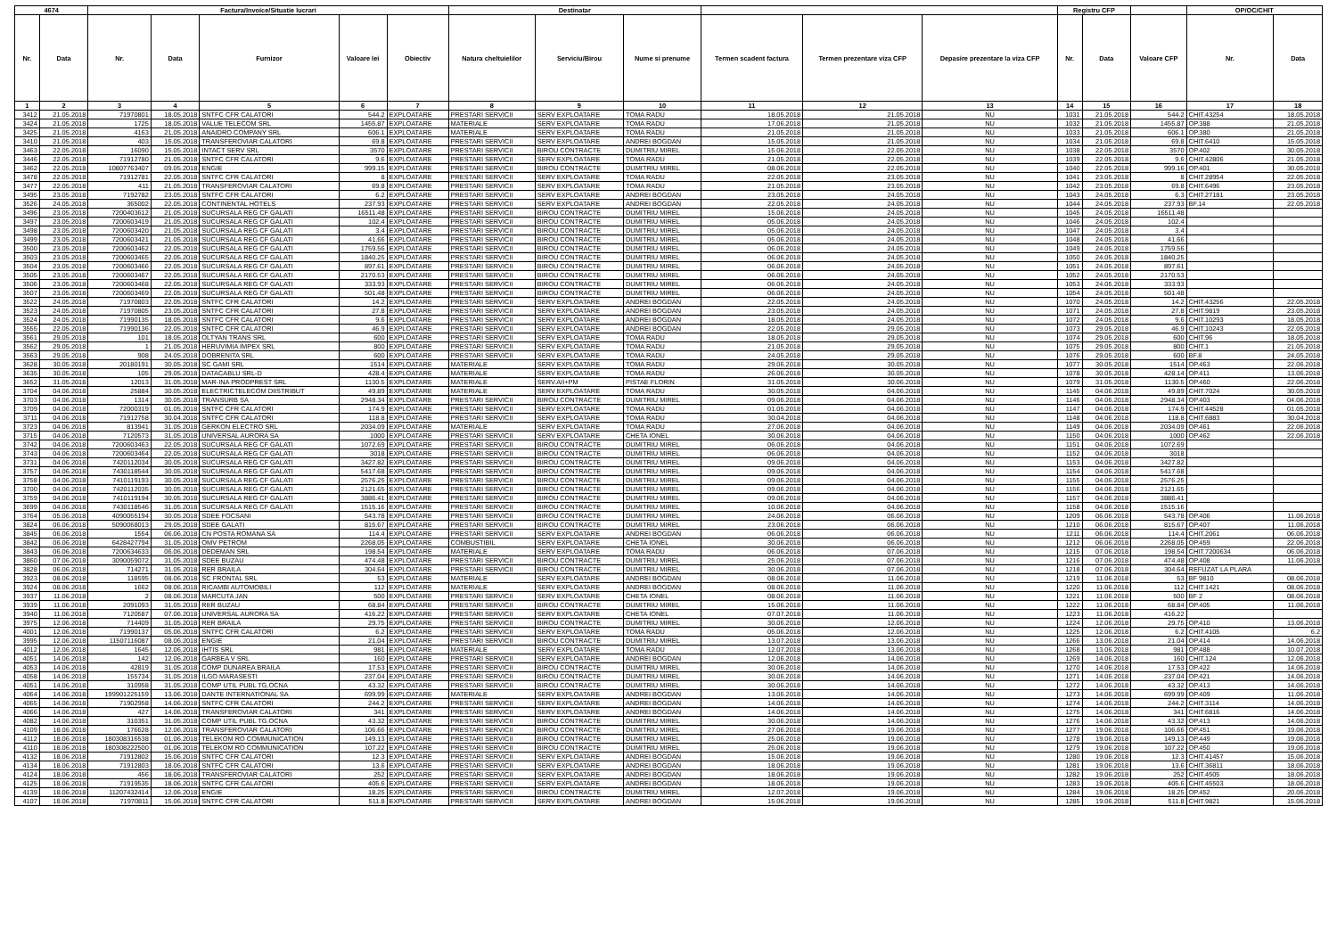| 4674 | | Factura/Invoice/Situatie lucrari | | | | | Destinatar | | | | | | Registru CFP | | | OP/OC/CHIT | |
| --- | --- | --- | --- | --- | --- | --- | --- | --- | --- | --- | --- | --- | --- | --- | --- | --- | --- |
| Nr. | Data | Nr. | Data | Furnizor | Valoare lei | Obiectiv | Natura cheltuielilor | Serviciu/Birou | Nume si prenume | Termen scadent factura | Termen prezentare viza CFP | Depasire prezentare la viza CFP | Nr. | Data | Valoare CFP | Nr. | Data |
| 1 | 2 | 3 | 4 | 5 | 6 | 7 | 8 | 9 | 10 | 11 | 12 | 13 | 14 | 15 | 16 | 17 | 18 |
| 3412 | 21.05.2018 | 71970801 | 18.05.2018 | SNTFC CFR CALATORI | 544.2 | EXPLOATARE | PRESTARI SERVICII | SERV EXPLOATARE | TOMA RADU | 18.05.2018 | 21.05.2018 | NU | 1031 | 21.05.2018 | 544.2 | CHIT.43254 | 18.05.2018 |
| 3424 | 21.05.2018 | 1725 | 18.05.2018 | VALUE TELECOM SRL | 1455.87 | EXPLOATARE | MATERIALE | SERV EXPLOATARE | TOMA RADU | 17.06.2018 | 21.05.2018 | NU | 1032 | 21.05.2018 | 1455.87 | OP.388 | 21.05.2018 |
| 3425 | 21.05.2018 | 4163 | 21.05.2018 | ANAIDRO COMPANY SRL | 606.1 | EXPLOATARE | MATERIALE | SERV EXPLOATARE | TOMA RADU | 21.05.2018 | 21.05.2018 | NU | 1033 | 21.05.2018 | 606.1 | OP.380 | 21.05.2018 |
| 3410 | 21.05.2018 | 403 | 15.05.2018 | TRANSFEROVIAR CALATORI | 69.8 | EXPLOATARE | PRESTARI SERVICII | SERV EXPLOATARE | ANDREI BOGDAN | 15.05.2018 | 21.05.2018 | NU | 1034 | 21.05.2018 | 69.8 | CHIT.6410 | 15.05.2018 |
| 3463 | 22.05.2018 | 16090 | 15.05.2018 | INTACT SERV SRL | 3570 | EXPLOATARE | PRESTARI SERVICII | BIROU CONTRACTE | DUMITRIU MIREL | 15.06.2018 | 22.05.2018 | NU | 1038 | 22.05.2018 | 3570 | OP.402 | 30.05.2018 |
| 3446 | 22.05.2018 | 71912780 | 21.05.2018 | SNTFC CFR CALATORI | 9.6 | EXPLOATARE | PRESTARI SERVICII | SERV EXPLOATARE | TOMA RADU | 21.05.2018 | 22.05.2018 | NU | 1039 | 22.05.2018 | 9.6 | CHIT.42806 | 21.05.2018 |
| 3462 | 22.05.2018 | 10807763407 | 09.05.2018 | ENGIE | 999.15 | EXPLOATARE | PRESTARI SERVICII | BIROU CONTRACTE | DUMITRIU MIREL | 08.06.2018 | 22.05.2018 | NU | 1040 | 22.05.2018 | 999.16 | OP.401 | 30.05.2018 |
| 3478 | 22.05.2018 | 71912781 | 22.05.2018 | SNTFC CFR CALATORI | 8 | EXPLOATARE | PRESTARI SERVICII | SERV EXPLOATARE | TOMA RADU | 22.05.2018 | 23.05.2018 | NU | 1041 | 23.05.2018 | 8 | CHIT.28954 | 22.05.2018 |
| 3477 | 22.05.2018 | 411 | 21.05.2018 | TRANSFEROVIAR CALATORI | 69.8 | EXPLOATARE | PRESTARI SERVICII | SERV EXPLOATARE | TOMA RADU | 21.05.2018 | 23.05.2018 | NU | 1042 | 23.05.2018 | 69.8 | CHIT.6496 | 23.05.2018 |
| 3495 | 23.05.2018 | 7192782 | 23.05.2018 | SNTFC CFR CALATORI | 6.2 | EXPLOATARE | PRESTARI SERVICII | SERV EXPLOATARE | ANDREI BOGDAN | 23.05.2018 | 24.05.2018 | NU | 1043 | 24.05.2018 | 6.3 | CHIT.27181 | 23.05.2018 |
| 3526 | 24.05.2018 | 365002 | 22.05.2018 | CONTINENTAL HOTELS | 237.93 | EXPLOATARE | PRESTARI SERVICII | SERV EXPLOATARE | ANDREI BOGDAN | 22.05.2018 | 24.05.2018 | NU | 1044 | 24.05.2018 | 237.93 | BF.14 | 22.05.2018 |
| 3496 | 23.05.2018 | 7200403612 | 21.05.2018 | SUCURSALA REG CF GALATI | 16511.48 | EXPLOATARE | PRESTARI SERVICII | BIROU CONTRACTE | DUMITRIU MIREL | 15.06.2018 | 24.05.2018 | NU | 1045 | 24.05.2018 | 16511.48 | | |
| 3497 | 23.05.2018 | 7200603419 | 21.05.2018 | SUCURSALA REG CF GALATI | 102.4 | EXPLOATARE | PRESTARI SERVICII | BIROU CONTRACTE | DUMITRIU MIREL | 05.06.2018 | 24.05.2018 | NU | 1046 | 24.05.2018 | 102.4 | | |
| 3498 | 23.05.2018 | 7200603420 | 21.05.2018 | SUCURSALA REG CF GALATI | 3.4 | EXPLOATARE | PRESTARI SERVICII | BIROU CONTRACTE | DUMITRIU MIREL | 05.06.2018 | 24.05.2018 | NU | 1047 | 24.05.2018 | 3.4 | | |
| 3499 | 23.05.2018 | 7200603421 | 21.05.2018 | SUCURSALA REG CF GALATI | 41.66 | EXPLOATARE | PRESTARI SERVICII | BIROU CONTRACTE | DUMITRIU MIREL | 05.06.2018 | 24.05.2018 | NU | 1048 | 24.05.2018 | 41.66 | | |
| 3500 | 23.05.2018 | 7200603462 | 22.05.2018 | SUCURSALA REG CF GALATI | 1759.56 | EXPLOATARE | PRESTARI SERVICII | BIROU CONTRACTE | DUMITRIU MIREL | 06.06.2018 | 24.05.2018 | NU | 1049 | 24.05.2018 | 1759.56 | | |
| 3503 | 23.05.2018 | 7200603465 | 22.05.2018 | SUCURSALA REG CF GALATI | 1840.25 | EXPLOATARE | PRESTARI SERVICII | BIROU CONTRACTE | DUMITRIU MIREL | 06.06.2018 | 24.05.2018 | NU | 1050 | 24.05.2018 | 1840.25 | | |
| 3504 | 23.05.2018 | 7200603466 | 22.05.2018 | SUCURSALA REG CF GALATI | 897.61 | EXPLOATARE | PRESTARI SERVICII | BIROU CONTRACTE | DUMITRIU MIREL | 06.06.2018 | 24.05.2018 | NU | 1051 | 24.05.2018 | 897.61 | | |
| 3505 | 23.05.2018 | 7200603467 | 22.05.2018 | SUCURSALA REG CF GALATI | 2170.53 | EXPLOATARE | PRESTARI SERVICII | BIROU CONTRACTE | DUMITRIU MIREL | 06.06.2018 | 24.05.2018 | NU | 1052 | 24.05.2018 | 2170.53 | | |
| 3506 | 23.05.2018 | 7200603468 | 22.05.2018 | SUCURSALA REG CF GALATI | 333.93 | EXPLOATARE | PRESTARI SERVICII | BIROU CONTRACTE | DUMITRIU MIREL | 06.06.2018 | 24.05.2018 | NU | 1053 | 24.05.2018 | 333.93 | | |
| 3507 | 23.05.2018 | 7200603469 | 22.05.2018 | SUCURSALA REG CF GALATI | 501.48 | EXPLOATARE | PRESTARI SERVICII | BIROU CONTRACTE | DUMITRIU MIREL | 06.06.2018 | 24.05.2018 | NU | 1054 | 24.05.2018 | 501.48 | | |
| 3522 | 24.05.2018 | 71970803 | 22.05.2018 | SNTFC CFR CALATORI | 14.2 | EXPLOATARE | PRESTARI SERVICII | SERV EXPLOATARE | ANDREI BOGDAN | 22.05.2018 | 24.05.2018 | NU | 1070 | 24.05.2018 | 14.2 | CHIT.43256 | 22.05.2018 |
| 3523 | 24.05.2018 | 71970805 | 23.05.2018 | SNTFC CFR CALATORI | 27.8 | EXPLOATARE | PRESTARI SERVICII | SERV EXPLOATARE | ANDREI BOGDAN | 23.05.2018 | 24.05.2018 | NU | 1071 | 24.05.2018 | 27.8 | CHIT.9819 | 23.05.2018 |
| 3524 | 24.05.2018 | 71990135 | 18.05.2018 | SNTFC CFR CALATORI | 9.6 | EXPLOATARE | PRESTARI SERVICII | SERV EXPLOATARE | ANDREI BOGDAN | 18.05.2018 | 24.05.2018 | NU | 1072 | 24.05.2018 | 9.6 | CHIT.10293 | 18.05.2018 |
| 3555 | 22.05.2018 | 71990136 | 22.05.2018 | SNTFC CFR CALATORI | 46.9 | EXPLOATARE | PRESTARI SERVICII | SERV EXPLOATARE | ANDREI BOGDAN | 22.05.2018 | 29.05.2018 | NU | 1073 | 29.05.2018 | 46.9 | CHIT.10243 | 22.05.2018 |
| 3561 | 29.05.2018 | 101 | 18.05.2018 | OLTYAN TRANS SRL | 600 | EXPLOATARE | PRESTARI SERVICII | SERV EXPLOATARE | TOMA RADU | 18.05.2018 | 29.05.2018 | NU | 1074 | 29.05.2018 | 600 | CHIT.96 | 18.05.2018 |
| 3562 | 29.05.2018 | 1 | 21.05.2018 | HERUVIMIA IMPEX SRL | 800 | EXPLOATARE | PRESTARI SERVICII | SERV EXPLOATARE | TOMA RADU | 21.05.2018 | 29.05.2018 | NU | 1075 | 29.05.2018 | 800 | CHIT.1 | 21.05.2018 |
| 3563 | 29.05.2018 | 908 | 24.05.2018 | DOBRENITA SRL | 600 | EXPLOATARE | PRESTARI SERVICII | SERV EXPLOATARE | TOMA RADU | 24.05.2018 | 29.05.2018 | NU | 1076 | 29.05.2018 | 600 | BF.8 | 24.05.2018 |
| 3628 | 30.05.2018 | 20180191 | 30.05.2018 | SC GAMI SRL | 1514 | EXPLOATARE | MATERIALE | SERV EXPLOATARE | TOMA RADU | 29.06.2018 | 30.05.2018 | NU | 1077 | 30.05.2018 | 1514 | OP.463 | 22.06.2018 |
| 3635 | 30.05.2018 | 105 | 29.05.2018 | DATACABLU SRL-D | 428.4 | EXPLOATARE | MATERIALE | SERV EXPLOATARE | TOMA RADU | 26.06.2018 | 30.05.2018 | NU | 1078 | 30.05.2018 | 428.14 | OP.411 | 13.06.2018 |
| 3652 | 31.05.2018 | 12013 | 31.05.2018 | MAR-INA PRODPREST SRL | 1130.5 | EXPLOATARE | MATERIALE | SERV.AII+PM | PISTAE FLORIN | 31.05.2018 | 30.06.2018 | NU | 1079 | 31.05.2018 | 1130.5 | OP.460 | 22.06.2018 |
| 3704 | 04.06.2018 | 25884 | 30.05.2018 | ELECTRICTELECOM DIISTRIBUT | 49.89 | EXPLOATARE | MATERIALE | SERV EXPLOATARE | TOMA RADU | 30.05.2018 | 04.06.2018 | NU | 1145 | 04.06.2018 | 49.89 | CHIT.7024 | 30.05.2018 |
| 3703 | 04.06.2018 | 1314 | 30.05.2018 | TRANSURB SA | 2948.34 | EXPLOATARE | PRESTARI SERVICII | BIROU CONTRACTE | DUMITRIU MIREL | 09.06.2018 | 04.06.2018 | NU | 1146 | 04.06.2018 | 2948.34 | OP.403 | 04.06.2018 |
| 3709 | 04.06.2018 | 72000319 | 01.05.2018 | SNTFC CFR CALATORI | 174.9 | EXPLOATARE | PRESTARI SERVICII | SERV EXPLOATARE | TOMA RADU | 01.05.2018 | 04.06.2018 | NU | 1147 | 04.06.2018 | 174.9 | CHIT.44528 | 01.05.2018 |
| 3711 | 04.06.2018 | 71912758 | 30.04.2018 | SNTFC CFR CALATORI | 118.8 | EXPLOATARE | PRESTARI SERVICII | SERV EXPLOATARE | TOMA RADU | 30.04.2018 | 04.06.2018 | NU | 1148 | 04.06.2018 | 118.8 | CHIT.6883 | 30.04.2018 |
| 3723 | 04.06.2018 | 813941 | 31.05.2018 | GERKON ELECTRO SRL | 2034.09 | EXPLOATARE | MATERIALE | SERV EXPLOATARE | TOMA RADU | 27.06.2018 | 04.06.2018 | NU | 1149 | 04.06.2018 | 2034.09 | OP.461 | 22.06.2018 |
| 3715 | 04.06.2018 | 7120573 | 31.05.2018 | UNIVERSAL AURORA SA | 1000 | EXPLOATARE | PRESTARI SERVICII | SERV EXPLOATARE | CHETA IONEL | 30.06.2018 | 04.06.2018 | NU | 1150 | 04.06.2018 | 1000 | OP.462 | 22.06.2018 |
| 3742 | 04.06.2018 | 7200603463 | 22.05.2018 | SUCURSALA REG CF GALATI | 1072.69 | EXPLOATARE | PRESTARI SERVICII | BIROU CONTRACTE | DUMITRIU MIREL | 06.06.2018 | 04.06.2018 | NU | 1151 | 04.06.2018 | 1072.69 | | |
| 3743 | 04.06.2018 | 7200603464 | 22.05.2018 | SUCURSALA REG CF GALATI | 3018 | EXPLOATARE | PRESTARI SERVICII | BIROU CONTRACTE | DUMITRIU MIREL | 06.06.2018 | 04.06.2018 | NU | 1152 | 04.06.2018 | 3018 | | |
| 3731 | 04.06.2018 | 7420112034 | 30.05.2018 | SUCURSALA REG CF GALATI | 3427.82 | EXPLOATARE | PRESTARI SERVICII | BIROU CONTRACTE | DUMITRIU MIREL | 09.06.2018 | 04.06.2018 | NU | 1153 | 04.06.2018 | 3427.82 | | |
| 3757 | 04.06.2018 | 7430118544 | 30.05.2018 | SUCURSALA REG CF GALATI | 5417.68 | EXPLOATARE | PRESTARI SERVICII | BIROU CONTRACTE | DUMITRIU MIREL | 09.06.2018 | 04.06.2018 | NU | 1154 | 04.06.2018 | 5417.68 | | |
| 3758 | 04.06.2018 | 7410119193 | 30.05.2018 | SUCURSALA REG CF GALATI | 2576.25 | EXPLOATARE | PRESTARI SERVICII | BIROU CONTRACTE | DUMITRIU MIREL | 09.06.2018 | 04.06.2018 | NU | 1155 | 04.06.2018 | 2576.25 | | |
| 3700 | 04.06.2018 | 7420112035 | 30.05.2018 | SUCURSALA REG CF GALATI | 2121.65 | EXPLOATARE | PRESTARI SERVICII | BIROU CONTRACTE | DUMITRIU MIREL | 09.06.2018 | 04.06.2018 | NU | 1156 | 04.06.2018 | 2121.65 | | |
| 3759 | 04.06.2018 | 7410119194 | 30.05.2018 | SUCURSALA REG CF GALATI | 3886.41 | EXPLOATARE | PRESTARI SERVICII | BIROU CONTRACTE | DUMITRIU MIREL | 09.06.2018 | 04.06.2018 | NU | 1157 | 04.06.2018 | 3886.41 | | |
| 3699 | 04.06.2018 | 7430118546 | 31.05.2018 | SUCURSALA REG CF GALATI | 1515.16 | EXPLOATARE | PRESTARI SERVICII | BIROU CONTRACTE | DUMITRIU MIREL | 10.06.2018 | 04.06.2018 | NU | 1158 | 04.06.2018 | 1515.16 | | |
| 3764 | 05.06.2018 | 4090055194 | 30.05.2018 | SDEE FOCSANI | 543.78 | EXPLOATARE | PRESTARI SERVICII | BIROU CONTRACTE | DUMITRIU MIREL | 24.06.2018 | 06.06.2018 | NU | 1209 | 06.06.2018 | 543.78 | OP.406 | 11.06.2018 |
| 3824 | 06.06.2018 | 5090068013 | 29.05.2018 | SDEE GALATI | 815.67 | EXPLOATARE | PRESTARI SERVICII | BIROU CONTRACTE | DUMITRIU MIREL | 23.06.2018 | 06.06.2018 | NU | 1210 | 06.06.2018 | 815.67 | OP.407 | 11.06.2018 |
| 3845 | 06.06.2018 | 1554 | 06.06.2018 | CN POSTA ROMANA SA | 114.4 | EXPLOATARE | PRESTARI SERVICII | SERV EXPLOATARE | ANDREI BOGDAN | 06.06.2018 | 06.06.2018 | NU | 1211 | 06.06.2018 | 114.4 | CHIT.2061 | 06.06.2018 |
| 3842 | 06.06.2018 | 6428427794 | 31.05.2018 | OMV PETROM | 2268.05 | EXPLOATARE | COMBUSTIBIL | SERV EXPLOATARE | CHETA IONEL | 30.06.2018 | 06.06.2018 | NU | 1212 | 06.06.2018 | 2268.05 | OP.459 | 22.06.2018 |
| 3843 | 06.06.2018 | 7200634633 | 06.06.2018 | DEDEMAN SRL | 198.54 | EXPLOATARE | MATERIALE | SERV EXPLOATARE | TOMA RADU | 06.06.2018 | 07.06.2018 | NU | 1215 | 07.06.2018 | 198.54 | CHIT.7200634 | 06.06.2018 |
| 3860 | 07.06.2018 | 3090059072 | 31.05.2018 | SDEE BUZAU | 474.48 | EXPLOATARE | PRESTARI SERVICII | BIROU CONTRACTE | DUMITRIU MIREL | 25.06.2018 | 07.06.2018 | NU | 1216 | 07.06.2018 | 474.48 | OP.408 | 11.06.2018 |
| 3828 | 06.06.2018 | 714271 | 31.05.2018 | RER BRAILA | 304.64 | EXPLOATARE | PRESTARI SERVICII | BIROU CONTRACTE | DUMITRIU MIREL | 30.06.2018 | 07.06.2018 | NU | 1218 | 07.06.2018 | 304.64 | REFUZAT LA PLARA | |
| 3923 | 08.06.2018 | 118595 | 08.06.2018 | SC FRONTAL SRL | 53 | EXPLOATARE | MATERIALE | SERV EXPLOATARE | ANDREI BOGDAN | 08.06.2018 | 11.06.2018 | NU | 1219 | 11.06.2018 | 53 | BF 9810 | 08.06.2018 |
| 3924 | 08.06.2018 | 1662 | 08.06.2018 | RICAMBI AUTOMOBILI | 112 | EXPLOATARE | MATERIALE | SERV EXPLOATARE | ANDREI BOGDAN | 08.06.2018 | 11.06.2018 | NU | 1220 | 11.06.2018 | 112 | CHIT.1421 | 08.06.2018 |
| 3937 | 11.06.2018 | 2 | 08.06.2018 | MARCUTA JAN | 500 | EXPLOATARE | PRESTARI SERVICII | SERV EXPLOATARE | CHETA IONEL | 08.06.2018 | 11.06.2018 | NU | 1221 | 11.06.2018 | 500 | BF 2 | 08.06.2018 |
| 3939 | 11.06.2018 | 2091093 | 31.05.2018 | RER BUZAU | 68.84 | EXPLOATARE | PRESTARI SERVICII | BIROU CONTRACTE | DUMITRIU MIREL | 15.06.2018 | 11.06.2018 | NU | 1222 | 11.06.2018 | 68.84 | OP.405 | 11.06.2018 |
| 3940 | 11.06.2018 | 7120587 | 07.06.2018 | UNIVERSAL AURORA SA | 416.22 | EXPLOATARE | PRESTARI SERVICII | SERV EXPLOATARE | CHETA IONEL | 07.07.2018 | 11.06.2018 | NU | 1223 | 11.06.2018 | 416.22 | | |
| 3975 | 12.06.2018 | 714409 | 31.05.2018 | RER BRAILA | 29.75 | EXPLOATARE | PRESTARI SERVICII | BIROU CONTRACTE | DUMITRIU MIREL | 30.06.2018 | 12.06.2018 | NU | 1224 | 12.06.2018 | 29.75 | OP.410 | 13.06.2018 |
| 4001 | 12.06.2018 | 71990137 | 05.06.2018 | SNTFC CFR CALATORI | 6.2 | EXPLOATARE | PRESTARI SERVICII | SERV EXPLOATARE | TOMA RADU | 05.06.2018 | 12.06.2018 | NU | 1225 | 12.06.2018 | 6.2 | CHIT.4105 | 6.2 |
| 3995 | 12.06.2018 | 11507116087 | 08.06.2018 | ENGIE | 21.04 | EXPLOATARE | PRESTARI SERVICII | BIROU CONTRACTE | DUMITRIU MIREL | 13.07.2018 | 13.06.2018 | NU | 1266 | 13.06.2018 | 21.04 | OP.414 | 14.06.2018 |
| 4012 | 12.06.2018 | 1645 | 12.06.2018 | IHTIS SRL | 981 | EXPLOATARE | MATERIALE | SERV EXPLOATARE | TOMA RADU | 12.07.2018 | 13.06.2018 | NU | 1268 | 13.06.2018 | 981 | OP.488 | 10.07.2018 |
| 4051 | 14.06.2018 | 142 | 12.06.2018 | GARBEA V SRL | 160 | EXPLOATARE | PRESTARI SERVICII | SERV EXPLOATARE | ANDREI BOGDAN | 12.06.2018 | 14.06.2018 | NU | 1269 | 14.06.2018 | 160 | CHIT.124 | 12.06.2018 |
| 4053 | 14.06.2018 | 42819 | 31.05.2018 | COMP DUNAREA BRAILA | 17.53 | EXPLOATARE | PRESTARI SERVICII | BIROU CONTRACTE | DUMITRIU MIREL | 30.06.2018 | 14.06.2018 | NU | 1270 | 14.06.2018 | 17.53 | OP.422 | 14.06.2018 |
| 4058 | 14.06.2018 | 155734 | 31.05.2018 | ILGO MARASESTI | 237.04 | EXPLOATARE | PRESTARI SERVICII | BIROU CONTRACTE | DUMITRIU MIREL | 30.06.2018 | 14.06.2018 | NU | 1271 | 14.06.2018 | 237.04 | OP.421 | 14.06.2018 |
| 4051 | 14.06.2018 | 310958 | 31.05.2018 | COMP UTIL PUBL TG.OCNA | 43.32 | EXPLOATARE | PRESTARI SERVICII | BIROU CONTRACTE | DUMITRIU MIREL | 30.06.2018 | 14.06.2018 | NU | 1272 | 14.06.2018 | 43.32 | OP.413 | 14.06.2018 |
| 4064 | 14.06.2018 | 199901225159 | 13.06.2018 | DANTE INTERNATIONAL SA | 699.99 | EXPLOATARE | MATERIALE | SERV EXPLOATARE | ANDREI BOGDAN | 13.06.2018 | 14.06.2018 | NU | 1273 | 14.06.2018 | 699.99 | OP.409 | 11.06.2018 |
| 4065 | 14.06.2018 | 71902958 | 14.06.2018 | SNTFC CFR CALATORI | 244.2 | EXPLOATARE | PRESTARI SERVICII | SERV EXPLOATARE | ANDREI BOGDAN | 14.06.2018 | 14.06.2018 | NU | 1274 | 14.06.2018 | 244.2 | CHIT.3114 | 14.06.2018 |
| 4066 | 14.06.2018 | 427 | 14.06.2018 | TRANSFEROVIAR CALATORI | 341 | EXPLOATARE | PRESTARI SERVICII | SERV EXPLOATARE | ANDREI BOGDAN | 14.06.2018 | 14.06.2018 | NU | 1275 | 14.06.2018 | 341 | CHIT.6816 | 14.06.2018 |
| 4082 | 14.06.2018 | 310351 | 31.05.2018 | COMP UTIL PUBL TG.OCNA | 43.32 | EXPLOATARE | PRESTARI SERVICII | BIROU CONTRACTE | DUMITRIU MIREL | 30.06.2018 | 14.06.2018 | NU | 1276 | 14.06.2018 | 43.32 | OP.413 | 14.06.2018 |
| 4109 | 18.06.2018 | 176628 | 12.06.2018 | TRANSFEROVIAR CALATORI | 106.66 | EXPLOATARE | PRESTARI SERVICII | BIROU CONTRACTE | DUMITRIU MIREL | 27.06.2018 | 19.06.2018 | NU | 1277 | 19.06.2018 | 106.66 | OP.451 | 19.06.2018 |
| 4112 | 18.06.2018 | 180308316538 | 01.06.2018 | TELEKOM RO COMMUNICATION | 149.13 | EXPLOATARE | PRESTARI SERVICII | BIROU CONTRACTE | DUMITRIU MIREL | 25.06.2018 | 19.06.2018 | NU | 1278 | 19.06.2018 | 149.13 | OP.449 | 19.06.2018 |
| 4110 | 18.06.2018 | 180308222500 | 01.06.2018 | TELEKOM RO COMMUNICATION | 107.22 | EXPLOATARE | PRESTARI SERVICII | BIROU CONTRACTE | DUMITRIU MIREL | 25.06.2018 | 19.06.2018 | NU | 1279 | 19.06.2018 | 107.22 | OP.450 | 19.06.2018 |
| 4132 | 18.06.2018 | 71912802 | 15.06.2018 | SNTFC CFR CALATORI | 12.3 | EXPLOATARE | PRESTARI SERVICII | SERV EXPLOATARE | ANDREI BOGDAN | 15.06.2018 | 19.06.2018 | NU | 1280 | 19.06.2018 | 12.3 | CHIT.41457 | 15.06.2018 |
| 4134 | 18.06.2018 | 71912803 | 18.06.2018 | SNTFC CFR CALATORI | 13.6 | EXPLOATARE | PRESTARI SERVICII | SERV EXPLOATARE | ANDREI BOGDAN | 18.06.2018 | 19.06.2018 | NU | 1281 | 19.06.2018 | 13.6 | CHIT.36811 | 18.06.2018 |
| 4124 | 18.06.2018 | 456 | 18.06.2018 | TRANSFEROVIAR CALATORI | 252 | EXPLOATARE | PRESTARI SERVICII | SERV EXPLOATARE | ANDREI BOGDAN | 18.06.2018 | 19.06.2018 | NU | 1282 | 19.06.2018 | 252 | CHIT.4505 | 18.06.2018 |
| 4125 | 18.06.2018 | 71919535 | 18.06.2018 | SNTFC CFR CALATORI | 405.6 | EXPLOATARE | PRESTARI SERVICII | SERV EXPLOATARE | ANDREI BOGDAN | 18.06.2018 | 19.06.2018 | NU | 1283 | 19.06.2018 | 405.6 | CHIT.45503 | 18.06.2018 |
| 4139 | 18.06.2018 | 11207432414 | 12.06.2018 | ENGIE | 18.25 | EXPLOATARE | PRESTARI SERVICII | BIROU CONTRACTE | DUMITRIU MIREL | 12.07.2018 | 19.06.2018 | NU | 1284 | 19.06.2018 | 18.25 | OP.452 | 20.06.2018 |
| 4107 | 18.06.2018 | 71970811 | 15.06.2018 | SNTFC CFR CALATORI | 511.8 | EXPLOATARE | PRESTARI SERVICII | SERV EXPLOATARE | ANDREI BOGDAN | 15.06.2018 | 19.06.2018 | NU | 1285 | 19.06.2018 | 511.8 | CHIT.9821 | 15.06.2018 |